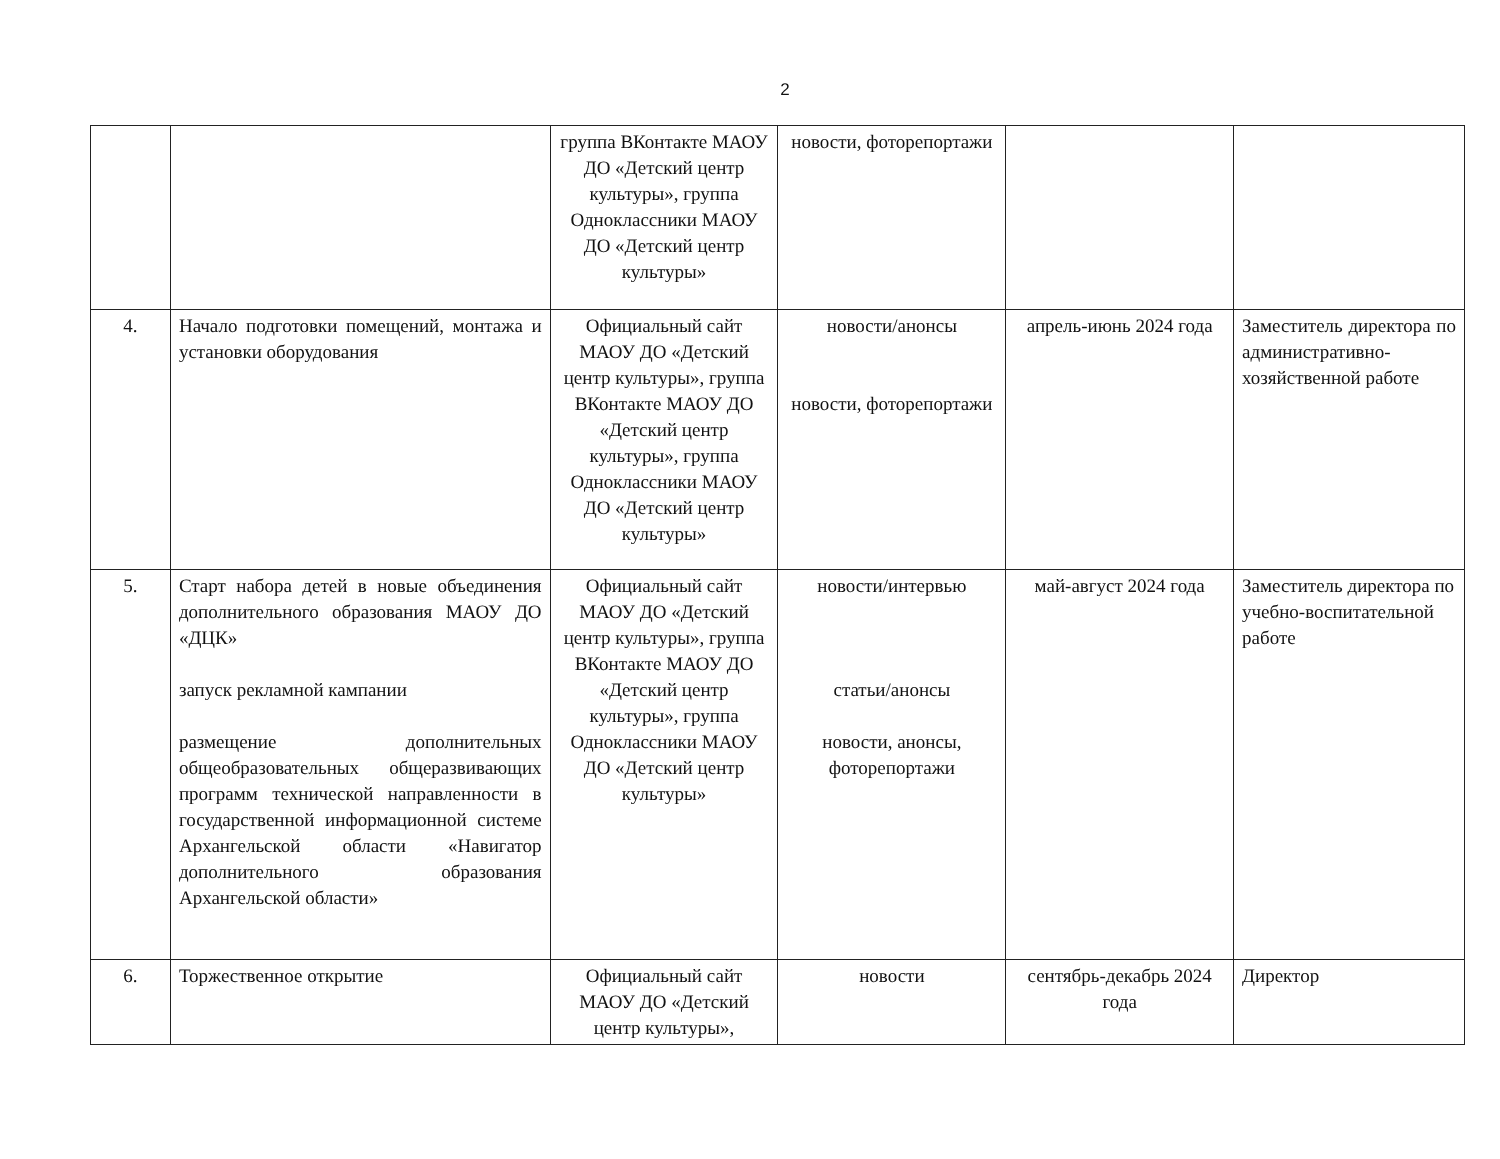2
| | | группа ВКонтакте МАОУ ДО «Детский центр культуры», группа Одноклассники МАОУ ДО «Детский центр культуры» | новости, фоторепортажи | | |
| 4. | Начало подготовки помещений, монтажа и установки оборудования | Официальный сайт МАОУ ДО «Детский центр культуры», группа ВКонтакте МАОУ ДО «Детский центр культуры», группа Одноклассники МАОУ ДО «Детский центр культуры» | новости/анонсы новости, фоторепортажи | апрель-июнь 2024 года | Заместитель директора по административно-хозяйственной работе |
| 5. | Старт набора детей в новые объединения дополнительного образования МАОУ ДО «ДЦК» запуск рекламной кампании размещение дополнительных общеобразовательных общеразвивающих программ технической направленности в государственной информационной системе Архангельской области «Навигатор дополнительного образования Архангельской области» | Официальный сайт МАОУ ДО «Детский центр культуры», группа ВКонтакте МАОУ ДО «Детский центр культуры», группа Одноклассники МАОУ ДО «Детский центр культуры» | новости/интервью статьи/анонсы новости, анонсы, фоторепортажи | май-август 2024 года | Заместитель директора по учебно-воспитательной работе |
| 6. | Торжественное открытие | Официальный сайт МАОУ ДО «Детский центр культуры», | новости | сентябрь-декабрь 2024 года | Директор |